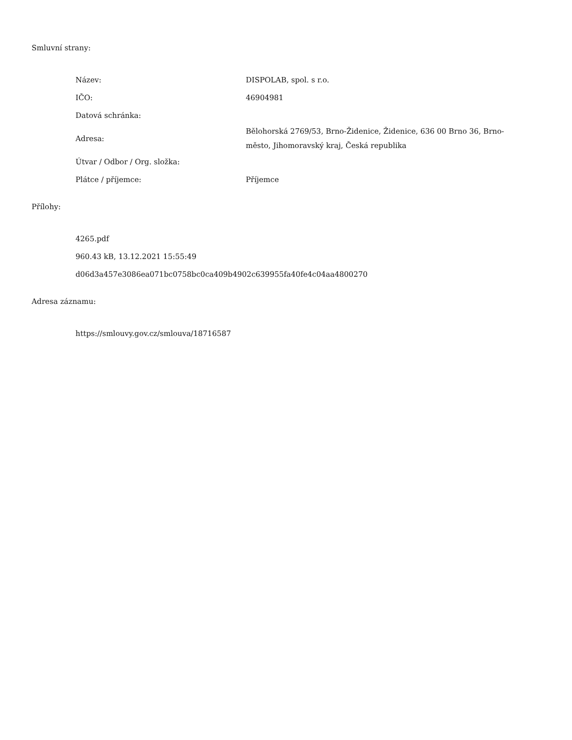Smluvní strany:
| Název: | DISPOLAB, spol. s r.o. |
| IČO: | 46904981 |
| Datová schránka: | |
| Adresa: | Bělohorská 2769/53, Brno-Židenice, Židenice, 636 00 Brno 36, Brno-město, Jihomoravský kraj, Česká republika |
| Útvar / Odbor / Org. složka: | |
| Plátce / příjemce: | Příjemce |
Přílohy:
4265.pdf
960.43 kB, 13.12.2021 15:55:49
d06d3a457e3086ea071bc0758bc0ca409b4902c639955fa40fe4c04aa4800270
Adresa záznamu:
https://smlouvy.gov.cz/smlouva/18716587